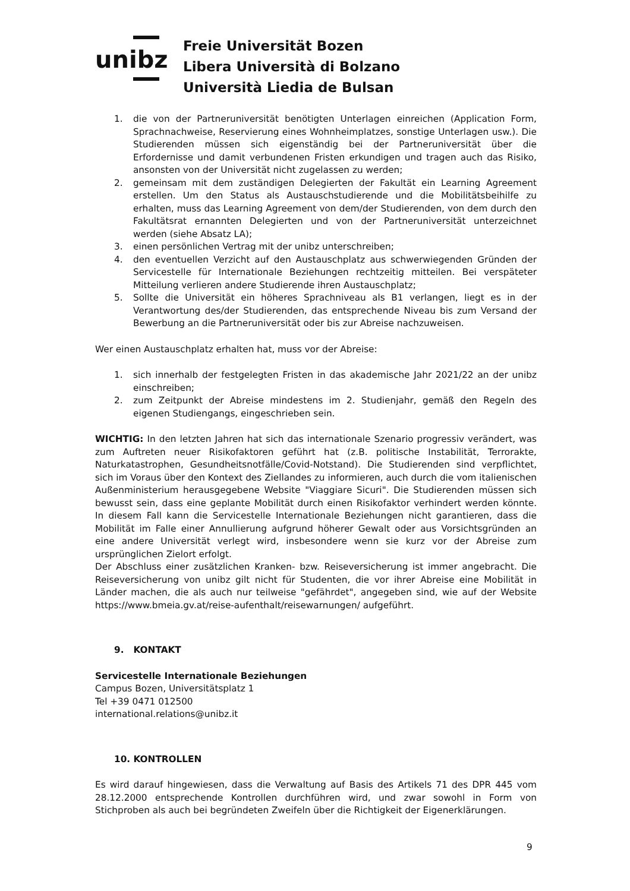unibz
Freie Universität Bozen
Libera Università di Bolzano
Università Liedia de Bulsan
1. die von der Partneruniversität benötigten Unterlagen einreichen (Application Form, Sprachnachweise, Reservierung eines Wohnheimplatzes, sonstige Unterlagen usw.). Die Studierenden müssen sich eigenständig bei der Partneruniversität über die Erfordernisse und damit verbundenen Fristen erkundigen und tragen auch das Risiko, ansonsten von der Universität nicht zugelassen zu werden;
2. gemeinsam mit dem zuständigen Delegierten der Fakultät ein Learning Agreement erstellen. Um den Status als Austauschstudierende und die Mobilitätsbeihilfe zu erhalten, muss das Learning Agreement von dem/der Studierenden, von dem durch den Fakultätsrat ernannten Delegierten und von der Partneruniversität unterzeichnet werden (siehe Absatz LA);
3. einen persönlichen Vertrag mit der unibz unterschreiben;
4. den eventuellen Verzicht auf den Austauschplatz aus schwerwiegenden Gründen der Servicestelle für Internationale Beziehungen rechtzeitig mitteilen. Bei verspäteter Mitteilung verlieren andere Studierende ihren Austauschplatz;
5. Sollte die Universität ein höheres Sprachniveau als B1 verlangen, liegt es in der Verantwortung des/der Studierenden, das entsprechende Niveau bis zum Versand der Bewerbung an die Partneruniversität oder bis zur Abreise nachzuweisen.
Wer einen Austauschplatz erhalten hat, muss vor der Abreise:
1. sich innerhalb der festgelegten Fristen in das akademische Jahr 2021/22 an der unibz einschreiben;
2. zum Zeitpunkt der Abreise mindestens im 2. Studienjahr, gemäß den Regeln des eigenen Studiengangs, eingeschrieben sein.
WICHTIG: In den letzten Jahren hat sich das internationale Szenario progressiv verändert, was zum Auftreten neuer Risikofaktoren geführt hat (z.B. politische Instabilität, Terrorakte, Naturkatastrophen, Gesundheitsnotfälle/Covid-Notstand). Die Studierenden sind verpflichtet, sich im Voraus über den Kontext des Ziellandes zu informieren, auch durch die vom italienischen Außenministerium herausgegebene Website "Viaggiare Sicuri". Die Studierenden müssen sich bewusst sein, dass eine geplante Mobilität durch einen Risikofaktor verhindert werden könnte. In diesem Fall kann die Servicestelle Internationale Beziehungen nicht garantieren, dass die Mobilität im Falle einer Annullierung aufgrund höherer Gewalt oder aus Vorsichtsgründen an eine andere Universität verlegt wird, insbesondere wenn sie kurz vor der Abreise zum ursprünglichen Zielort erfolgt.
Der Abschluss einer zusätzlichen Kranken- bzw. Reiseversicherung ist immer angebracht. Die Reiseversicherung von unibz gilt nicht für Studenten, die vor ihrer Abreise eine Mobilität in Länder machen, die als auch nur teilweise "gefährdet", angegeben sind, wie auf der Website https://www.bmeia.gv.at/reise-aufenthalt/reisewarnungen/ aufgeführt.
9. KONTAKT
Servicestelle Internationale Beziehungen
Campus Bozen, Universitätsplatz 1
Tel +39 0471 012500
international.relations@unibz.it
10. KONTROLLEN
Es wird darauf hingewiesen, dass die Verwaltung auf Basis des Artikels 71 des DPR 445 vom 28.12.2000 entsprechende Kontrollen durchführen wird, und zwar sowohl in Form von Stichproben als auch bei begründeten Zweifeln über die Richtigkeit der Eigenerklärungen.
9